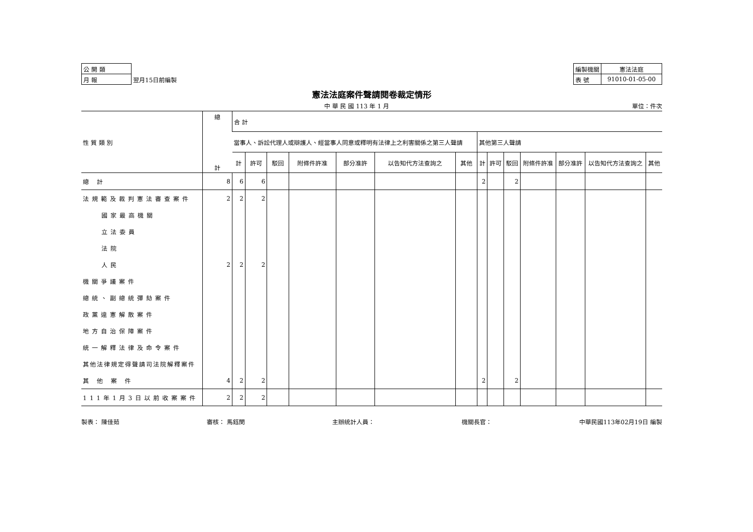| 公 開 類 | |
| 月 報 | 翌月15日前編製 |
| 編製機關 | 憲法法庭 |
| 表 號 | 91010-01-05-00 |
憲法法庭案件聲請閱卷裁定情形
中 華 民 國 113 年 1 月 單位：件次
| 性 質 類 別 | 總 計 | 合 計 | | | | | | | | | | | | | |
| --- | --- | --- | --- | --- | --- | --- | --- | --- | --- | --- | --- | --- | --- | --- | --- |
| | | 當事人、訴訟代理人或辯護人、經當事人同意或釋明有法律上之利害關係之第三人聲請 | | | | | | | 其他第三人聲請 | | | | | | |
| | | 計 | 許可 | 駁回 | 附條件許准 | 部分准許 | 以告知代方法查詢之 | 其他 | 計 | 許可 | 駁回 | 附條件許准 | 部分准許 | 以告知代方法查詢之 | 其他 |
| 總 計 | 8 | 6 | 6 | | | | | | 2 | | 2 | | | | |
| 法規範及裁判憲法審查案件 | 2 | 2 | 2 | | | | | | | | | | | | |
| 國家最高機關 | | | | | | | | | | | | | | | |
| 立法委員 | | | | | | | | | | | | | | | |
| 法院 | | | | | | | | | | | | | | | |
| 人民 | 2 | 2 | 2 | | | | | | | | | | | | |
| 機關爭議案件 | | | | | | | | | | | | | | | |
| 總統、副總統彈劾案件 | | | | | | | | | | | | | | | |
| 政黨違憲解散案件 | | | | | | | | | | | | | | | |
| 地方自治保障案件 | | | | | | | | | | | | | | | |
| 統一解釋法律及命令案件 | | | | | | | | | | | | | | | |
| 其他法律規定得聲請司法院解釋案件 | | | | | | | | | | | | | | | |
| 其 他 案 件 | 4 | 2 | 2 | | | | | | 2 | | 2 | | | | |
| 111年1月3日以前收案案件 | 2 | 2 | 2 | | | | | | | | | | | | |
製表： 陳佳茹 審核： 馬鈺閔 主辦統計人員： 機關長官： 中華民國113年02月19日 編製